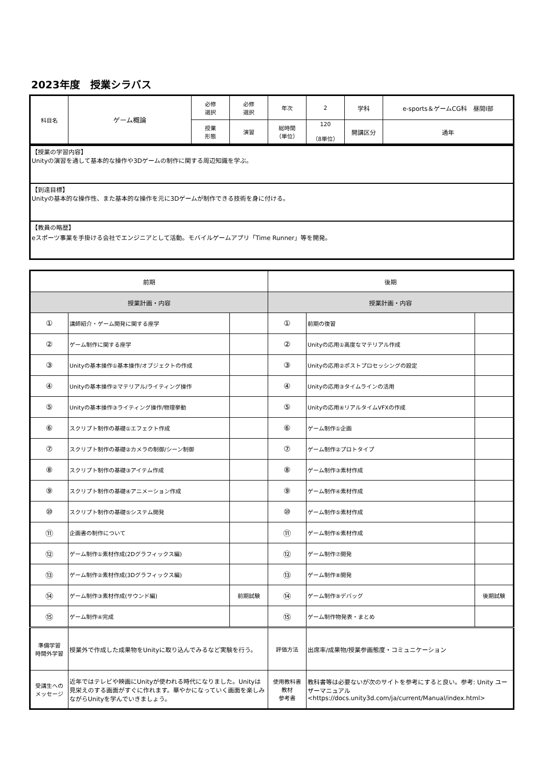2023年度　授業シラバス
| 科目名 | ゲーム概論 | 必修 選択 | 必修 選択 | 年次 | 2 | 学科 | e-sports＆ゲームCG科 昼間Ⅰ部 |
| | | 授業 形態 | 演習 | 総時間 （単位） | 120 （8単位） | 開講区分 | 通年 |
| 【授業の学習内容】 Unityの演習を通して基本的な操作や3Dゲームの制作に関する周辺知識を学ぶ。 |
| 【到達目標】 Unityの基本的な操作性、また基本的な操作を元に3Dゲームが制作できる技術を身に付ける。 |
| 【教員の略歴】 eスポーツ事業を手掛ける会社でエンジニアとして活動。モバイルゲームアプリ「Time Runner」等を開発。 |
| 前期 | | | 後期 | | |
| 授業計画・内容 | | | 授業計画・内容 | | |
| ① | 講師紹介・ゲーム開発に関する座学 | | ① | 前期の復習 | |
| ② | ゲーム制作に関する座学 | | ② | Unityの応用①高度なマテリアル作成 | |
| ③ | Unityの基本操作①基本操作/オブジェクトの作成 | | ③ | Unityの応用②ポストプロセッシングの設定 | |
| ④ | Unityの基本操作②マテリアル/ライティング操作 | | ④ | Unityの応用③タイムラインの活用 | |
| ⑤ | Unityの基本操作③ライティング操作/物理挙動 | | ⑤ | Unityの応用④リアルタイムVFXの作成 | |
| ⑥ | スクリプト制作の基礎①エフェクト作成 | | ⑥ | ゲーム制作①企画 | |
| ⑦ | スクリプト制作の基礎②カメラの制御/シーン制御 | | ⑦ | ゲーム制作②プロトタイプ | |
| ⑧ | スクリプト制作の基礎③アイテム作成 | | ⑧ | ゲーム制作③素材作成 | |
| ⑨ | スクリプト制作の基礎④アニメーション作成 | | ⑨ | ゲーム制作④素材作成 | |
| ⑩ | スクリプト制作の基礎⑤システム開発 | | ⑩ | ゲーム制作⑤素材作成 | |
| ⑪ | 企画書の制作について | | ⑪ | ゲーム制作⑥素材作成 | |
| ⑫ | ゲーム制作①素材作成(2Dグラフィックス編) | | ⑫ | ゲーム制作⑦開発 | |
| ⑬ | ゲーム制作②素材作成(3Dグラフィックス編) | | ⑬ | ゲーム制作⑧開発 | |
| ⑭ | ゲーム制作③素材作成(サウンド編) | 前期試験 | ⑭ | ゲーム制作⑨デバッグ | 後期試験 |
| ⑮ | ゲーム制作④完成 | | ⑮ | ゲーム制作物発表・まとめ | |
| 準備学習 時間外学習 | 授業外で作成した成果物をUnityに取り込んでみるなど実験を行う。 | | 評価方法 | 出席率/成果物/授業参画態度・コミュニケーション | |
| 受講生への メッセージ | 近年ではテレビや映画にUnityが使われる時代になりました。Unityは見栄えのする画面がすぐに作れます。華やかになっていく画面を楽しみながらUnityを学んでいきましょう。 | | 使用教科書 教材 参考書 | 教科書等は必要ないが次のサイトを参考にすると良い。参考: Unity ユーザーマニュアル <https://docs.unity3d.com/ja/current/Manual/index.html> | |